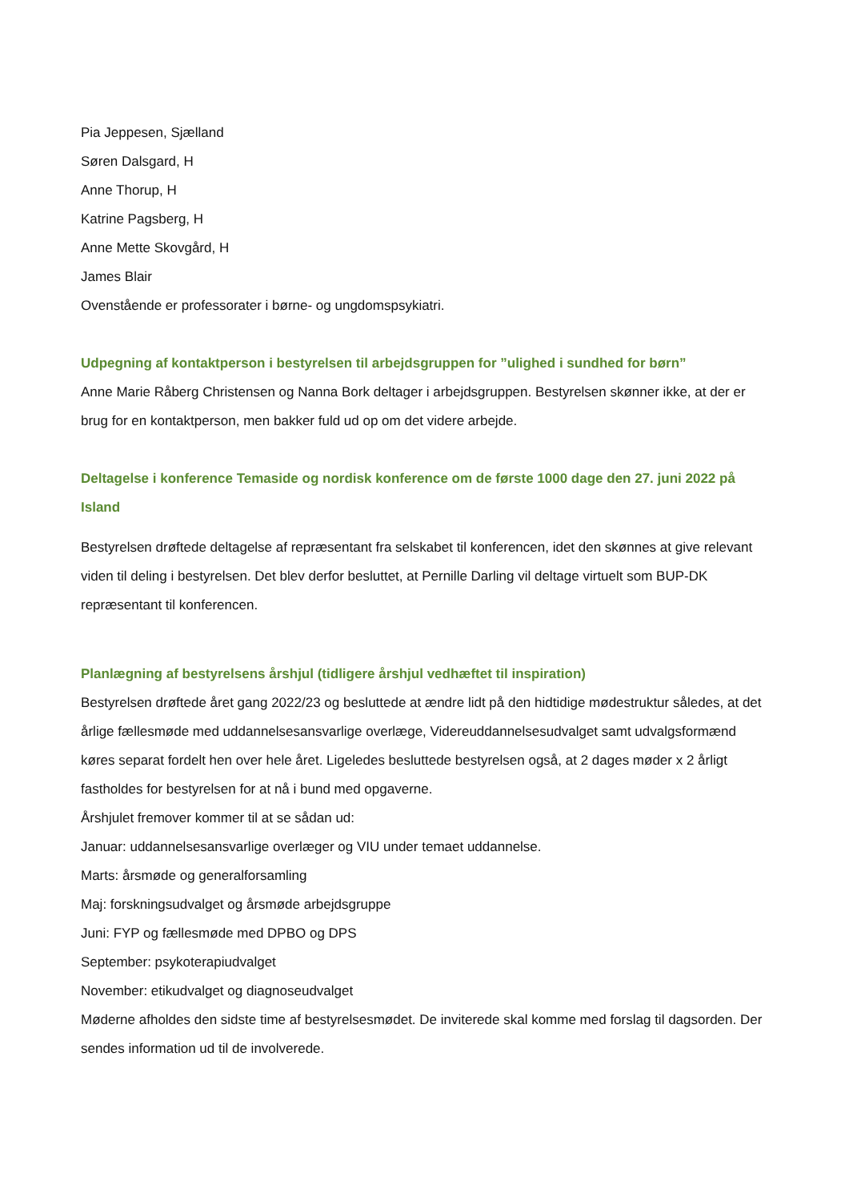Pia Jeppesen, Sjælland
Søren Dalsgard, H
Anne Thorup, H
Katrine Pagsberg, H
Anne Mette Skovgård, H
James Blair
Ovenstående er professorater i børne- og ungdomspsykiatri.
Udpegning af kontaktperson i bestyrelsen til arbejdsgruppen for ”ulighed i sundhed for børn”
Anne Marie Råberg Christensen og Nanna Bork deltager i arbejdsgruppen. Bestyrelsen skønner ikke, at der er brug for en kontaktperson, men bakker fuld ud op om det videre arbejde.
Deltagelse i konference Temaside og nordisk konference om de første 1000 dage den 27. juni 2022 på Island
Bestyrelsen drøftede deltagelse af repræsentant fra selskabet til konferencen, idet den skønnes at give relevant viden til deling i bestyrelsen. Det blev derfor besluttet, at Pernille Darling vil deltage virtuelt som BUP-DK repræsentant til konferencen.
Planlægning af bestyrelsens årshjul (tidligere årshjul vedhæftet til inspiration)
Bestyrelsen drøftede året gang 2022/23 og besluttede at ændre lidt på den hidtidige mødestruktur således, at det årlige fællesmøde med uddannelsesansvarlige overlæge, Videreuddannelsesudvalget samt udvalgsformænd køres separat fordelt hen over hele året. Ligeledes besluttede bestyrelsen også, at 2 dages møder x 2 årligt fastholdes for bestyrelsen for at nå i bund med opgaverne.
Årshjulet fremover kommer til at se sådan ud:
Januar: uddannelsesansvarlige overlæger og VIU under temaet uddannelse.
Marts: årsmøde og generalforsamling
Maj: forskningsudvalget og årsmøde arbejdsgruppe
Juni: FYP og fællesmøde med DPBO og DPS
September: psykoterapiudvalget
November: etikudvalget og diagnoseudvalget
Møderne afholdes den sidste time af bestyrelsesmødet. De inviterede skal komme med forslag til dagsorden. Der sendes information ud til de involverede.